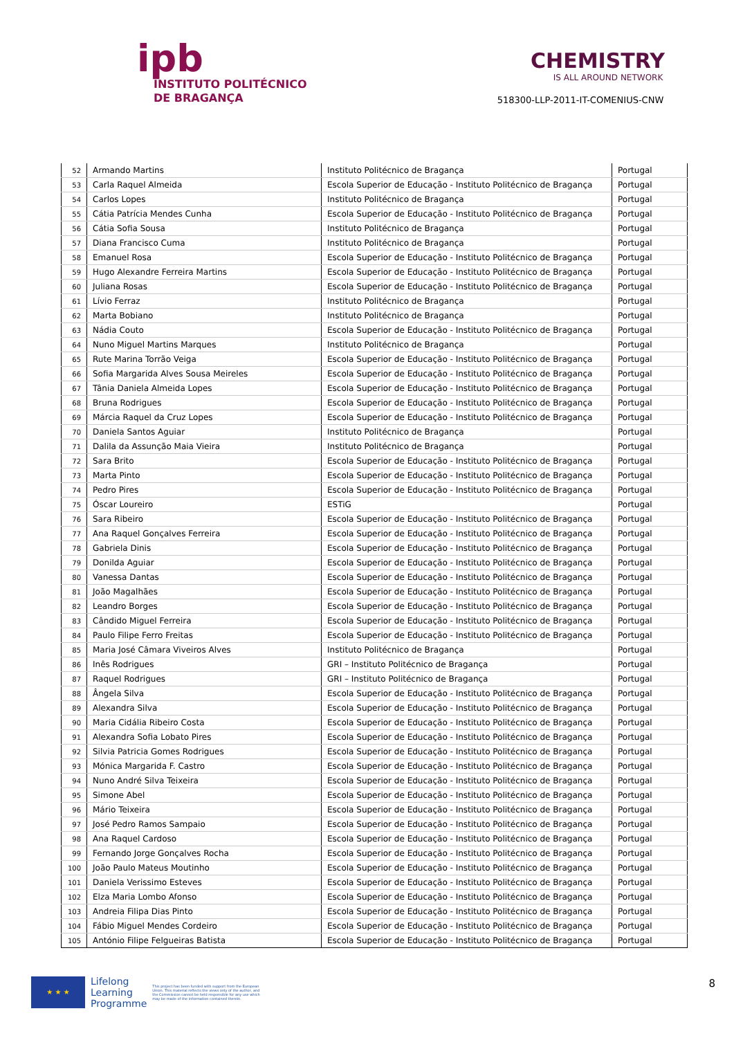ipb
INSTITUTO POLITÉCNICO
DE BRAGANÇA
CHEMISTRY
IS ALL AROUND NETWORK
518300-LLP-2011-IT-COMENIUS-CNW
| 52 | Armando Martins | Instituto Politécnico de Bragança | Portugal |
| 53 | Carla Raquel Almeida | Escola Superior de Educação - Instituto Politécnico de Bragança | Portugal |
| 54 | Carlos Lopes | Instituto Politécnico de Bragança | Portugal |
| 55 | Cátia Patrícia Mendes Cunha | Escola Superior de Educação - Instituto Politécnico de Bragança | Portugal |
| 56 | Cátia Sofia Sousa | Instituto Politécnico de Bragança | Portugal |
| 57 | Diana Francisco Cuma | Instituto Politécnico de Bragança | Portugal |
| 58 | Emanuel Rosa | Escola Superior de Educação - Instituto Politécnico de Bragança | Portugal |
| 59 | Hugo Alexandre Ferreira Martins | Escola Superior de Educação - Instituto Politécnico de Bragança | Portugal |
| 60 | Juliana Rosas | Escola Superior de Educação - Instituto Politécnico de Bragança | Portugal |
| 61 | Lívio Ferraz | Instituto Politécnico de Bragança | Portugal |
| 62 | Marta Bobiano | Instituto Politécnico de Bragança | Portugal |
| 63 | Nádia Couto | Escola Superior de Educação - Instituto Politécnico de Bragança | Portugal |
| 64 | Nuno Miguel Martins Marques | Instituto Politécnico de Bragança | Portugal |
| 65 | Rute Marina Torrão Veiga | Escola Superior de Educação - Instituto Politécnico de Bragança | Portugal |
| 66 | Sofia Margarida Alves Sousa Meireles | Escola Superior de Educação - Instituto Politécnico de Bragança | Portugal |
| 67 | Tânia Daniela Almeida Lopes | Escola Superior de Educação - Instituto Politécnico de Bragança | Portugal |
| 68 | Bruna Rodrigues | Escola Superior de Educação - Instituto Politécnico de Bragança | Portugal |
| 69 | Márcia Raquel da Cruz Lopes | Escola Superior de Educação - Instituto Politécnico de Bragança | Portugal |
| 70 | Daniela Santos Aguiar | Instituto Politécnico de Bragança | Portugal |
| 71 | Dalila da Assunção Maia Vieira | Instituto Politécnico de Bragança | Portugal |
| 72 | Sara Brito | Escola Superior de Educação - Instituto Politécnico de Bragança | Portugal |
| 73 | Marta Pinto | Escola Superior de Educação - Instituto Politécnico de Bragança | Portugal |
| 74 | Pedro Pires | Escola Superior de Educação - Instituto Politécnico de Bragança | Portugal |
| 75 | Óscar Loureiro | ESTiG | Portugal |
| 76 | Sara Ribeiro | Escola Superior de Educação - Instituto Politécnico de Bragança | Portugal |
| 77 | Ana Raquel Gonçalves Ferreira | Escola Superior de Educação - Instituto Politécnico de Bragança | Portugal |
| 78 | Gabriela Dinis | Escola Superior de Educação - Instituto Politécnico de Bragança | Portugal |
| 79 | Donilda Aguiar | Escola Superior de Educação - Instituto Politécnico de Bragança | Portugal |
| 80 | Vanessa Dantas | Escola Superior de Educação - Instituto Politécnico de Bragança | Portugal |
| 81 | João Magalhães | Escola Superior de Educação - Instituto Politécnico de Bragança | Portugal |
| 82 | Leandro Borges | Escola Superior de Educação - Instituto Politécnico de Bragança | Portugal |
| 83 | Cândido Miguel Ferreira | Escola Superior de Educação - Instituto Politécnico de Bragança | Portugal |
| 84 | Paulo Filipe Ferro Freitas | Escola Superior de Educação - Instituto Politécnico de Bragança | Portugal |
| 85 | Maria José Câmara Viveiros Alves | Instituto Politécnico de Bragança | Portugal |
| 86 | Inês Rodrigues | GRI – Instituto Politécnico de Bragança | Portugal |
| 87 | Raquel Rodrigues | GRI – Instituto Politécnico de Bragança | Portugal |
| 88 | Ângela Silva | Escola Superior de Educação - Instituto Politécnico de Bragança | Portugal |
| 89 | Alexandra Silva | Escola Superior de Educação - Instituto Politécnico de Bragança | Portugal |
| 90 | Maria Cidália Ribeiro Costa | Escola Superior de Educação - Instituto Politécnico de Bragança | Portugal |
| 91 | Alexandra Sofia Lobato Pires | Escola Superior de Educação - Instituto Politécnico de Bragança | Portugal |
| 92 | Silvia Patricia Gomes Rodrigues | Escola Superior de Educação - Instituto Politécnico de Bragança | Portugal |
| 93 | Mónica Margarida F. Castro | Escola Superior de Educação - Instituto Politécnico de Bragança | Portugal |
| 94 | Nuno André Silva Teixeira | Escola Superior de Educação - Instituto Politécnico de Bragança | Portugal |
| 95 | Simone Abel | Escola Superior de Educação - Instituto Politécnico de Bragança | Portugal |
| 96 | Mário Teixeira | Escola Superior de Educação - Instituto Politécnico de Bragança | Portugal |
| 97 | José Pedro Ramos Sampaio | Escola Superior de Educação - Instituto Politécnico de Bragança | Portugal |
| 98 | Ana Raquel Cardoso | Escola Superior de Educação - Instituto Politécnico de Bragança | Portugal |
| 99 | Fernando Jorge Gonçalves Rocha | Escola Superior de Educação - Instituto Politécnico de Bragança | Portugal |
| 100 | João Paulo Mateus Moutinho | Escola Superior de Educação - Instituto Politécnico de Bragança | Portugal |
| 101 | Daniela Verissimo Esteves | Escola Superior de Educação - Instituto Politécnico de Bragança | Portugal |
| 102 | Elza Maria Lombo Afonso | Escola Superior de Educação - Instituto Politécnico de Bragança | Portugal |
| 103 | Andreia Filipa Dias Pinto | Escola Superior de Educação - Instituto Politécnico de Bragança | Portugal |
| 104 | Fábio Miguel Mendes Cordeiro | Escola Superior de Educação - Instituto Politécnico de Bragança | Portugal |
| 105 | António Filipe Felgueiras Batista | Escola Superior de Educação - Instituto Politécnico de Bragança | Portugal |
★ ★ ★
Lifelong
Learning
Programme
This project has been funded with support from the European Union. This material reflects the views only of the author, and the Commission cannot be held responsible for any use which may be made of the information contained therein.
8